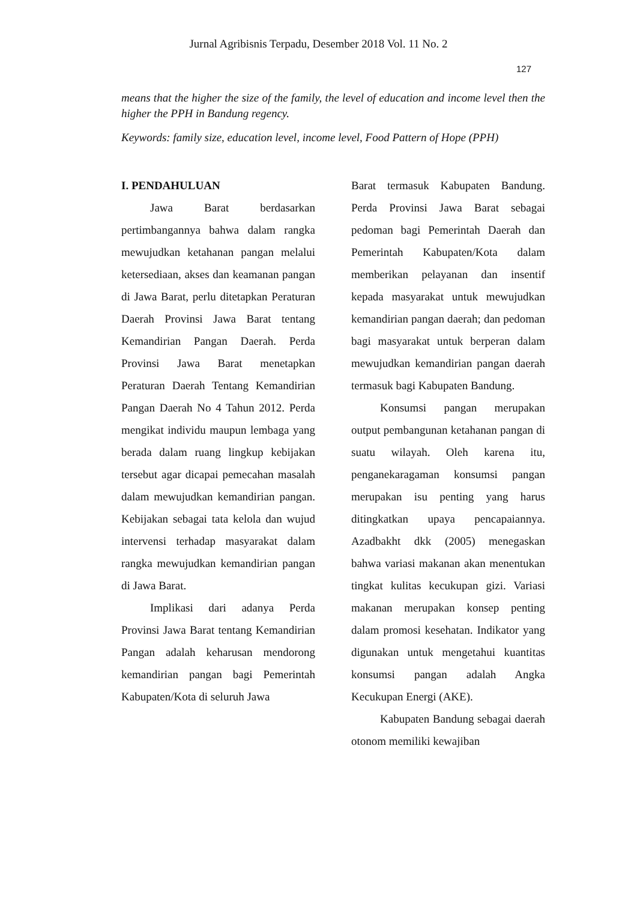Jurnal Agribisnis Terpadu, Desember 2018 Vol. 11 No. 2
127
means that the higher the size of the family, the level of education and income level then the higher the PPH in Bandung regency.
Keywords: family size, education level, income level, Food Pattern of Hope (PPH)
I. PENDAHULUAN
Jawa Barat berdasarkan pertimbangannya bahwa dalam rangka mewujudkan ketahanan pangan melalui ketersediaan, akses dan keamanan pangan di Jawa Barat, perlu ditetapkan Peraturan Daerah Provinsi Jawa Barat tentang Kemandirian Pangan Daerah. Perda Provinsi Jawa Barat menetapkan Peraturan Daerah Tentang Kemandirian Pangan Daerah No 4 Tahun 2012. Perda mengikat individu maupun lembaga yang berada dalam ruang lingkup kebijakan tersebut agar dicapai pemecahan masalah dalam mewujudkan kemandirian pangan. Kebijakan sebagai tata kelola dan wujud intervensi terhadap masyarakat dalam rangka mewujudkan kemandirian pangan di Jawa Barat.
Implikasi dari adanya Perda Provinsi Jawa Barat tentang Kemandirian Pangan adalah keharusan mendorong kemandirian pangan bagi Pemerintah Kabupaten/Kota di seluruh Jawa
Barat termasuk Kabupaten Bandung. Perda Provinsi Jawa Barat sebagai pedoman bagi Pemerintah Daerah dan Pemerintah Kabupaten/Kota dalam memberikan pelayanan dan insentif kepada masyarakat untuk mewujudkan kemandirian pangan daerah; dan pedoman bagi masyarakat untuk berperan dalam mewujudkan kemandirian pangan daerah termasuk bagi Kabupaten Bandung.
Konsumsi pangan merupakan output pembangunan ketahanan pangan di suatu wilayah. Oleh karena itu, penganekaragaman konsumsi pangan merupakan isu penting yang harus ditingkatkan upaya pencapaiannya. Azadbakht dkk (2005) menegaskan bahwa variasi makanan akan menentukan tingkat kulitas kecukupan gizi. Variasi makanan merupakan konsep penting dalam promosi kesehatan. Indikator yang digunakan untuk mengetahui kuantitas konsumsi pangan adalah Angka Kecukupan Energi (AKE).
Kabupaten Bandung sebagai daerah otonom memiliki kewajiban